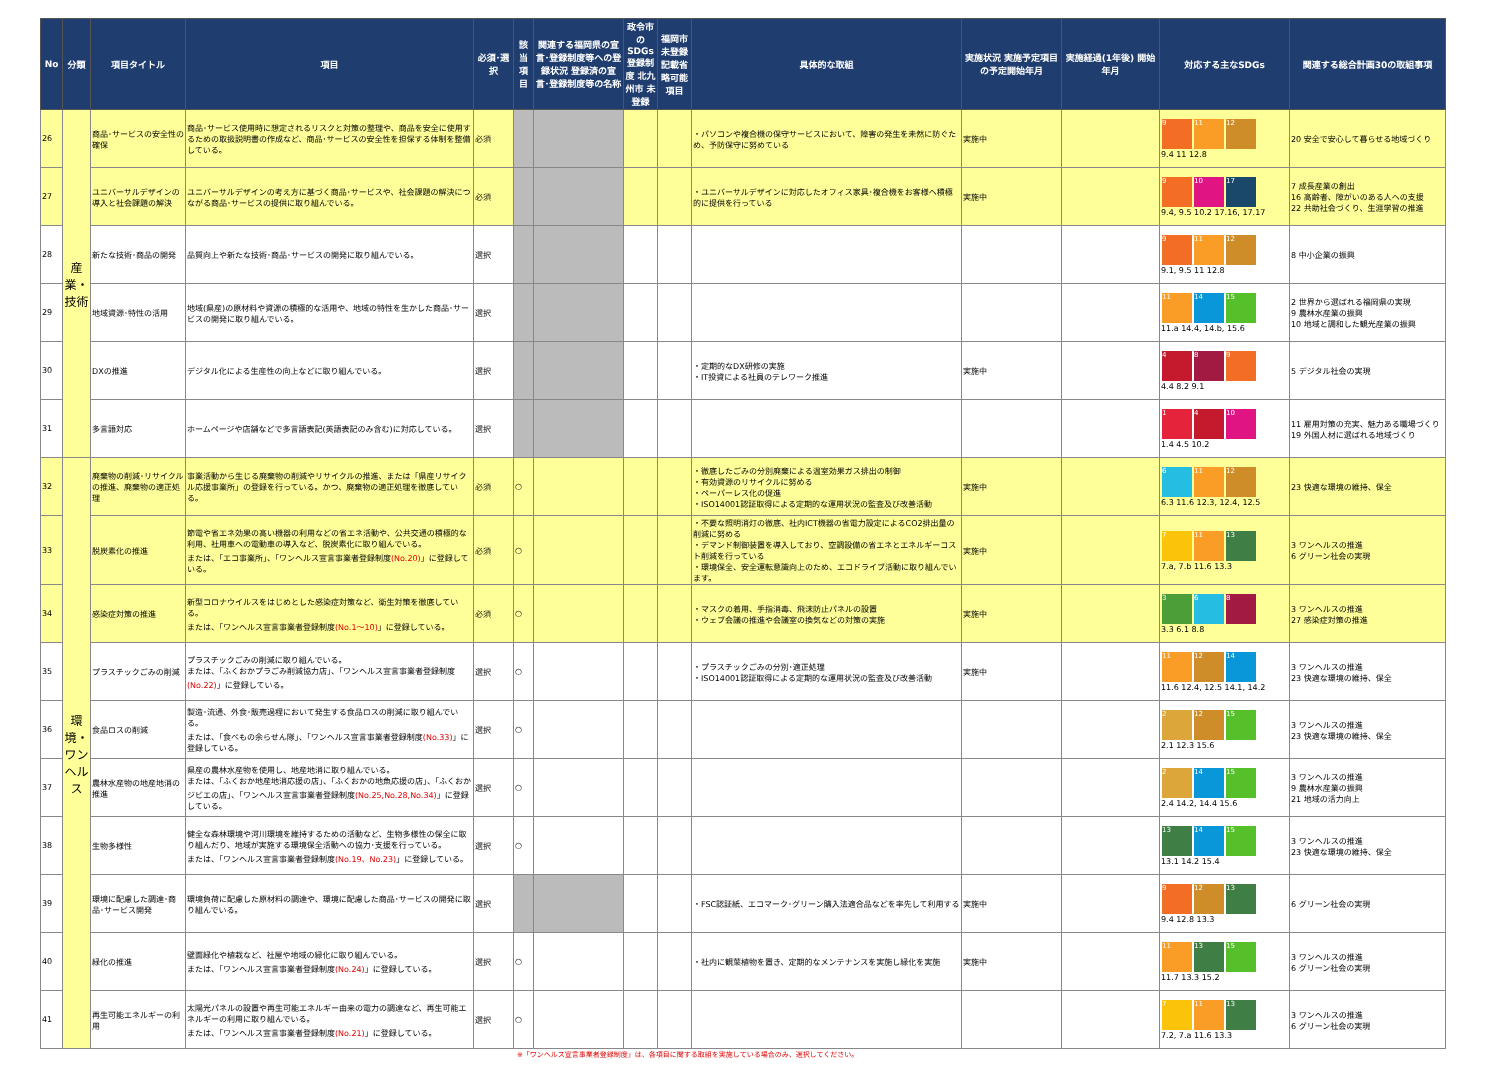| No | 分類 | 項目タイトル | 項目 | 必須･選択 | 該当項目 | 関連する福岡県の宣言･登録制度等への登録状況 登録済の宣言･登録制度等の名称 | 政令市のSDGs登録制度 北九州市 未登録 | 福岡市 未登録 記載省略可能項目 | 具体的な取組 | 実施状況 実施予定項目の予定開始年月 | 実施経過(1年後) 開始年月 | 対応する主なSDGs | 関連する総合計画30の取組事項 |
| --- | --- | --- | --- | --- | --- | --- | --- | --- | --- | --- | --- | --- | --- |
| 26 | 産業・技術 | 商品･サービスの安全性の確保 | 商品･サービス使用時に想定されるリスクと対策の整理や、商品を安全に使用するための取扱説明書の作成など、商品･サービスの安全性を担保する体制を整備している。 | 必須 | | | | | ・パソコンや複合機の保守サービスにおいて、障害の発生を未然に防ぐため、予防保守に努めている | 実施中 | | 9 11 12 9.4 11 12.8 | 20 安全で安心して暮らせる地域づくり |
| 27 | | ユニバーサルデザインの導入と社会課題の解決 | ユニバーサルデザインの考え方に基づく商品･サービスや、社会課題の解決につながる商品･サービスの提供に取り組んでいる。 | 必須 | | | | | ・ユニバーサルデザインに対応したオフィス家具･複合機をお客様へ積極的に提供を行っている | 実施中 | | 9 10 17 9.4, 9.5 10.2 17.16, 17.17 | 7 成長産業の創出 16 高齢者、障がいのある人への支援 22 共助社会づくり、生涯学習の推進 |
| 28 | | 新たな技術･商品の開発 | 品質向上や新たな技術･商品･サービスの開発に取り組んでいる。 | 選択 | | | | | | | | 9 11 12 9.1, 9.5 11 12.8 | 8 中小企業の振興 |
| 29 | | 地域資源･特性の活用 | 地域(県産)の原材料や資源の積極的な活用や、地域の特性を生かした商品･サービスの開発に取り組んでいる。 | 選択 | | | | | | | | 11 14 15 11.a 14.4, 14.b, 15.6 | 2 世界から選ばれる福岡県の実現 9 農林水産業の振興 10 地域と調和した観光産業の振興 |
| 30 | | DXの推進 | デジタル化による生産性の向上などに取り組んでいる。 | 選択 | | | | | ・定期的なDX研修の実施 ・IT投資による社員のテレワーク推進 | 実施中 | | 4 8 9 4.4 8.2 9.1 | 5 デジタル社会の実現 |
| 31 | | 多言語対応 | ホームページや店舗などで多言語表記(英語表記のみ含む)に対応している。 | 選択 | | | | | | | | 1 4 10 1.4 4.5 10.2 | 11 雇用対策の充実、魅力ある職場づくり 19 外国人材に選ばれる地域づくり |
| 32 | 環境・ワンヘルス | 廃棄物の削減･リサイクルの推進、廃棄物の適正処理 | 事業活動から生じる廃棄物の削減やリサイクルの推進、または「県産リサイクル応援事業所」の登録を行っている。かつ、廃棄物の適正処理を徹底している。 | 必須 | ○ | | | | ・徹底したごみの分別廃棄による温室効果ガス排出の制御 ・有効資源のリサイクルに努める ・ペーパーレス化の促進 ・ISO14001認証取得による定期的な運用状況の監査及び改善活動 | 実施中 | | 6 11 12 6.3 11.6 12.3, 12.4, 12.5 | 23 快適な環境の維持、保全 |
| 33 | | 脱炭素化の推進 | 節電や省エネ効果の高い機器の利用などの省エネ活動や、公共交通の積極的な利用、社用車への電動車の導入など、脱炭素化に取り組んでいる。 または、「エコ事業所」、「ワンヘルス宣言事業者登録制度 (No.20) 」に登録している。 | 必須 | ○ | | | | ・不要な照明消灯の徹底、社内ICT機器の省電力設定によるCO2排出量の削減に努める ・デマンド制御装置を導入しており、空調設備の省エネとエネルギーコスト削減を行っている ・環境保全、安全運転意識向上のため、エコドライブ活動に取り組んでいます。 | 実施中 | | 7 11 13 7.a, 7.b 11.6 13.3 | 3 ワンヘルスの推進 6 グリーン社会の実現 |
| 34 | | 感染症対策の推進 | 新型コロナウイルスをはじめとした感染症対策など、衛生対策を徹底している。 または、「ワンヘルス宣言事業者登録制度 (No.1～10) 」に登録している。 | 必須 | ○ | | | | ・マスクの着用、手指消毒、飛沫防止パネルの設置 ・ウェブ会議の推進や会議室の換気などの対策の実施 | 実施中 | | 3 6 8 3.3 6.1 8.8 | 3 ワンヘルスの推進 27 感染症対策の推進 |
| 35 | | プラスチックごみの削減 | プラスチックごみの削減に取り組んでいる。 または、「ふくおかプラごみ削減協力店」、「ワンヘルス宣言事業者登録制度 (No.22) 」に登録している。 | 選択 | ○ | | | | ・プラスチックごみの分別･適正処理 ・ISO14001認証取得による定期的な運用状況の監査及び改善活動 | 実施中 | | 11 12 14 11.6 12.4, 12.5 14.1, 14.2 | 3 ワンヘルスの推進 23 快適な環境の維持、保全 |
| 36 | | 食品ロスの削減 | 製造･流通、外食･販売過程において発生する食品ロスの削減に取り組んでいる。 または、「食べもの余らせん隊」、「ワンヘルス宣言事業者登録制度 (No.33) 」に登録している。 | 選択 | ○ | | | | | | | 2 12 15 2.1 12.3 15.6 | 3 ワンヘルスの推進 23 快適な環境の維持、保全 |
| 37 | | 農林水産物の地産地消の推進 | 県産の農林水産物を使用し、地産地消に取り組んでいる。 または、「ふくおか地産地消応援の店」、「ふくおかの地魚応援の店」、「ふくおかジビエの店」、「ワンヘルス宣言事業者登録制度 (No.25,No.28,No.34) 」に登録している。 | 選択 | ○ | | | | | | | 2 14 15 2.4 14.2, 14.4 15.6 | 3 ワンヘルスの推進 9 農林水産業の振興 21 地域の活力向上 |
| 38 | | 生物多様性 | 健全な森林環境や河川環境を維持するための活動など、生物多様性の保全に取り組んだり、地域が実施する環境保全活動への協力･支援を行っている。 または、「ワンヘルス宣言事業者登録制度 (No.19、No.23) 」に登録している。 | 選択 | ○ | | | | | | | 13 14 15 13.1 14.2 15.4 | 3 ワンヘルスの推進 23 快適な環境の維持、保全 |
| 39 | | 環境に配慮した調達･商品･サービス開発 | 環境負荷に配慮した原材料の調達や、環境に配慮した商品･サービスの開発に取り組んでいる。 | 選択 | | | | | ・FSC認証紙、エコマーク･グリーン購入法適合品などを率先して利用する | 実施中 | | 9 12 13 9.4 12.8 13.3 | 6 グリーン社会の実現 |
| 40 | | 緑化の推進 | 壁面緑化や植栽など、社屋や地域の緑化に取り組んでいる。 または、「ワンヘルス宣言事業者登録制度 (No.24) 」に登録している。 | 選択 | ○ | | | | ・社内に観葉植物を置き、定期的なメンテナンスを実施し緑化を実施 | 実施中 | | 11 13 15 11.7 13.3 15.2 | 3 ワンヘルスの推進 6 グリーン社会の実現 |
| 41 | | 再生可能エネルギーの利用 | 太陽光パネルの設置や再生可能エネルギー由来の電力の調達など、再生可能エネルギーの利用に取り組んでいる。 または、「ワンヘルス宣言事業者登録制度 (No.21) 」に登録している。 | 選択 | ○ | | | | | | | 7 11 13 7.2, 7.a 11.6 13.3 | 3 ワンヘルスの推進 6 グリーン社会の実現 |
※「ワンヘルス宣言事業者登録制度」は、各項目に関する取組を実施している場合のみ、選択してください。